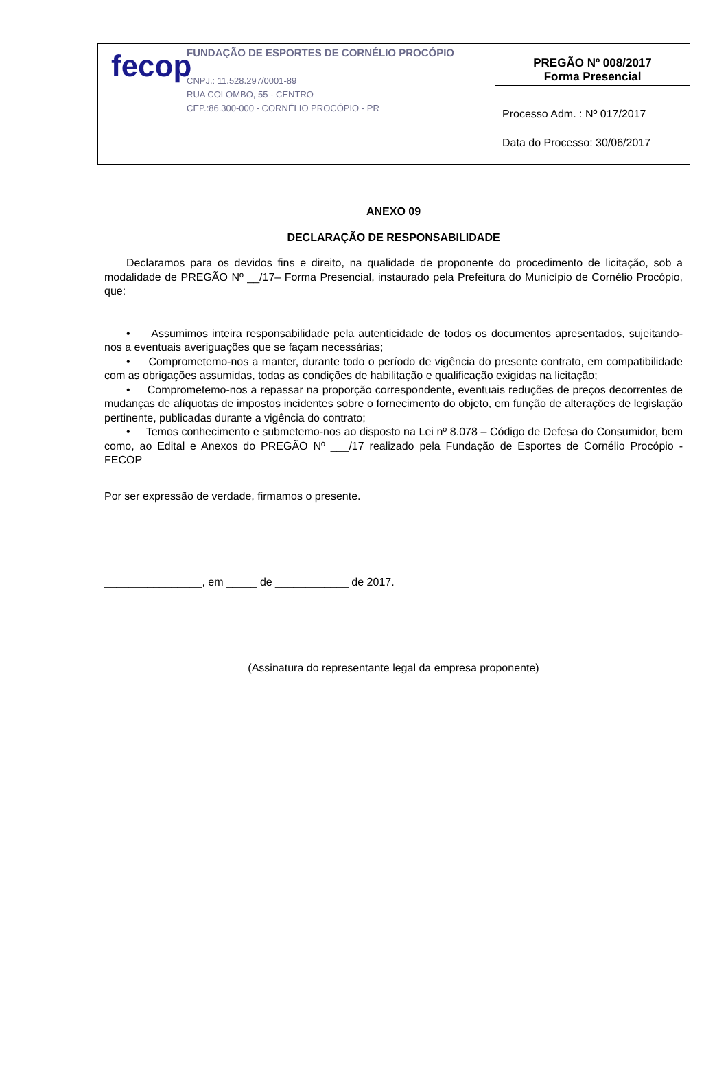| fecop FUNDAÇÃO DE ESPORTES DE CORNÉLIO PROCÓPIO CNPJ.: 11.528.297/0001-89 RUA COLOMBO, 55 - CENTRO CEP.:86.300-000 - CORNÉLIO PROCÓPIO - PR | PREGÃO Nº 008/2017 Forma Presencial |
| | Processo Adm. : Nº 017/2017 Data do Processo: 30/06/2017 |
ANEXO 09
DECLARAÇÃO DE RESPONSABILIDADE
Declaramos para os devidos fins e direito, na qualidade de proponente do procedimento de licitação, sob a modalidade de PREGÃO Nº __/17– Forma Presencial, instaurado pela Prefeitura do Município de Cornélio Procópio, que:
• Assumimos inteira responsabilidade pela autenticidade de todos os documentos apresentados, sujeitando-nos a eventuais averiguações que se façam necessárias;
• Comprometemo-nos a manter, durante todo o período de vigência do presente contrato, em compatibilidade com as obrigações assumidas, todas as condições de habilitação e qualificação exigidas na licitação;
• Comprometemo-nos a repassar na proporção correspondente, eventuais reduções de preços decorrentes de mudanças de alíquotas de impostos incidentes sobre o fornecimento do objeto, em função de alterações de legislação pertinente, publicadas durante a vigência do contrato;
• Temos conhecimento e submetemo-nos ao disposto na Lei nº 8.078 – Código de Defesa do Consumidor, bem como, ao Edital e Anexos do PREGÃO Nº ___/17 realizado pela Fundação de Esportes de Cornélio Procópio - FECOP
Por ser expressão de verdade, firmamos o presente.
________________, em _____ de ____________ de 2017.
(Assinatura do representante legal da empresa proponente)